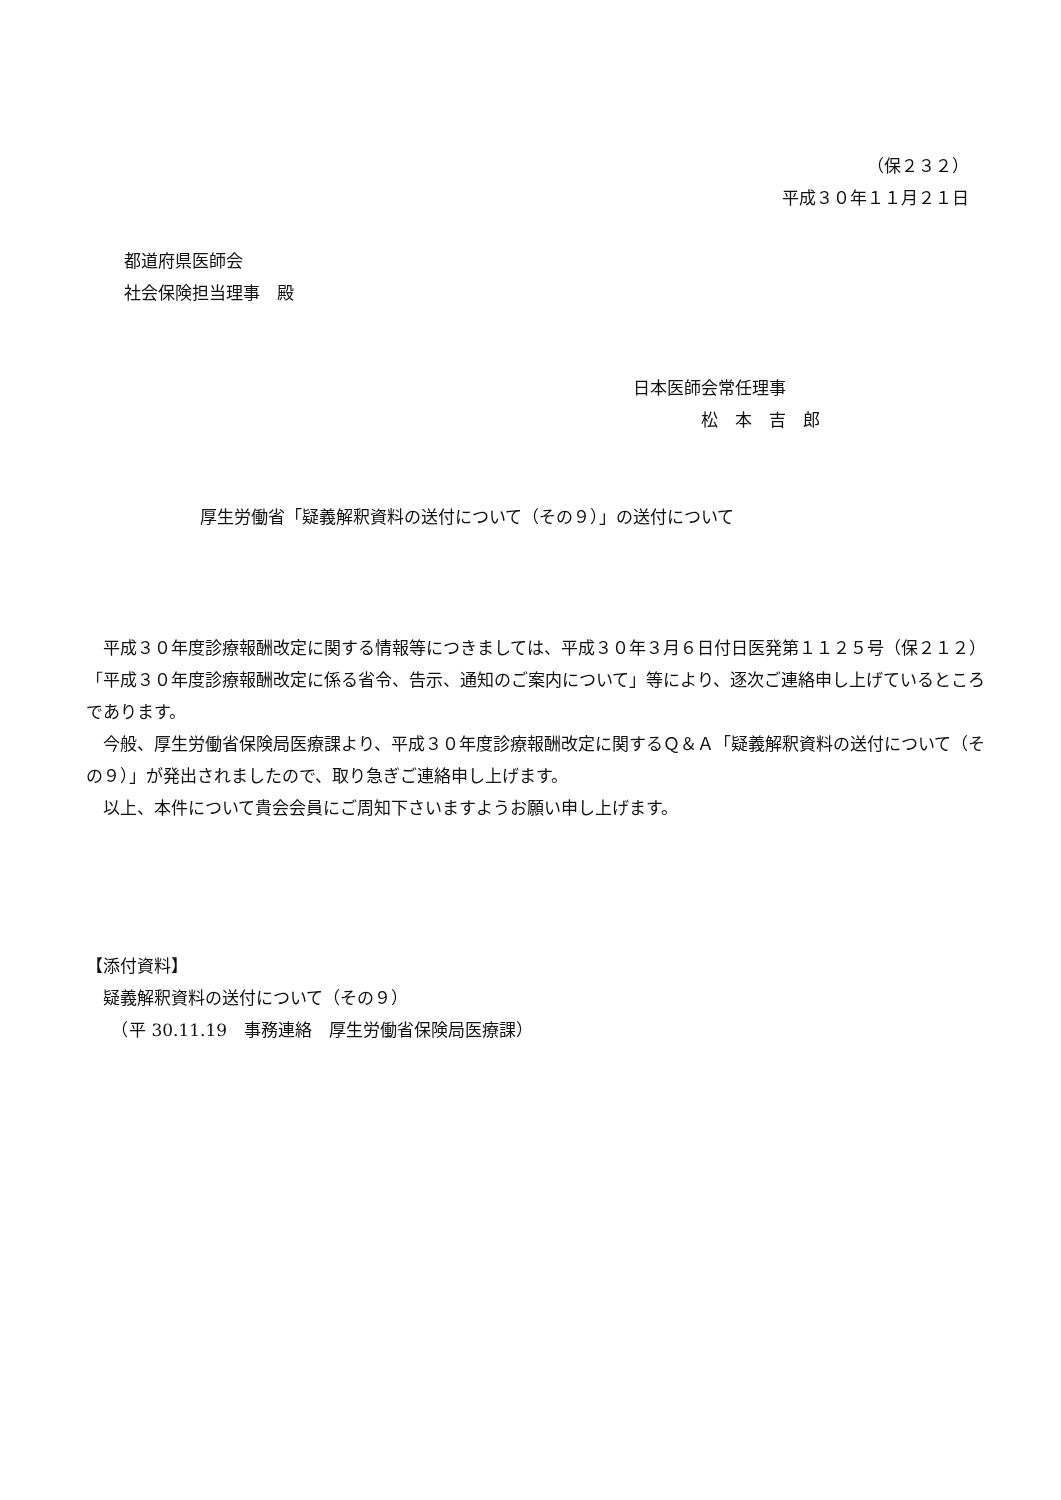（保２３２）
平成３０年１１月２１日
都道府県医師会
社会保険担当理事　殿
日本医師会常任理事
　　　　松　本　吉　郎
厚生労働省「疑義解釈資料の送付について（その９）」の送付について
　平成３０年度診療報酬改定に関する情報等につきましては、平成３０年３月６日付日医発第１１２５号（保２１２）「平成３０年度診療報酬改定に係る省令、告示、通知のご案内について」等により、逐次ご連絡申し上げているところであります。
　今般、厚生労働省保険局医療課より、平成３０年度診療報酬改定に関するＱ＆Ａ「疑義解釈資料の送付について（その９）」が発出されましたので、取り急ぎご連絡申し上げます。
　以上、本件について貴会会員にご周知下さいますようお願い申し上げます。
【添付資料】
　疑義解釈資料の送付について（その９）
　　（平 30.11.19　事務連絡　厚生労働省保険局医療課）